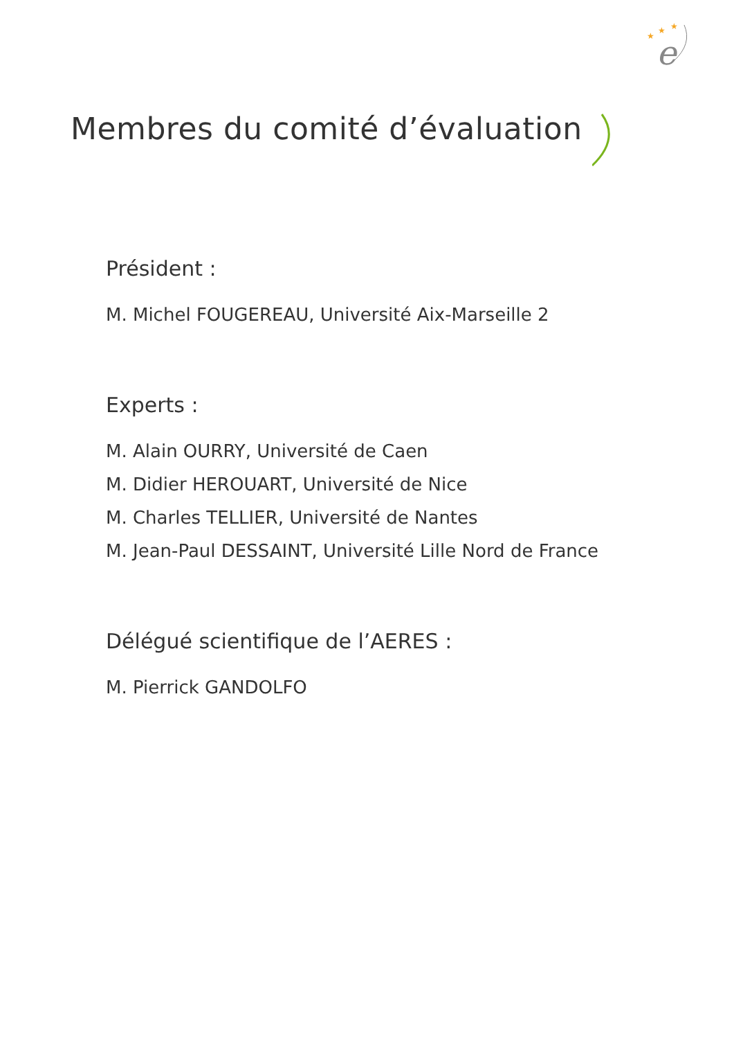★
★
★
e
Membres du comité d’évaluation
Président :
M. Michel FOUGEREAU, Université Aix-Marseille 2
Experts :
M. Alain OURRY, Université de Caen
M. Didier HEROUART, Université de Nice
M. Charles TELLIER, Université de Nantes
M. Jean-Paul DESSAINT, Université Lille Nord de France
Délégué scientifique de l’AERES :
M. Pierrick GANDOLFO